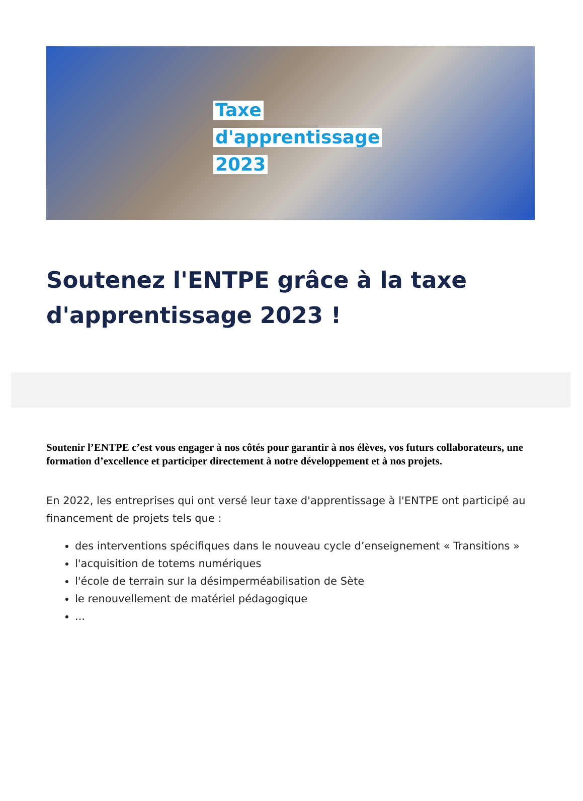Taxe
d'apprentissage
2023
Soutenez l'ENTPE grâce à la taxe d'apprentissage 2023 !
Soutenir l’ENTPE c’est vous engager à nos côtés pour garantir à nos élèves, vos futurs collaborateurs, une formation d’excellence et participer directement à notre développement et à nos projets.
En 2022, les entreprises qui ont versé leur taxe d'apprentissage à l'ENTPE ont participé au financement de projets tels que :
des interventions spécifiques dans le nouveau cycle d’enseignement « Transitions »
l'acquisition de totems numériques
l'école de terrain sur la désimperméabilisation de Sète
le renouvellement de matériel pédagogique
...